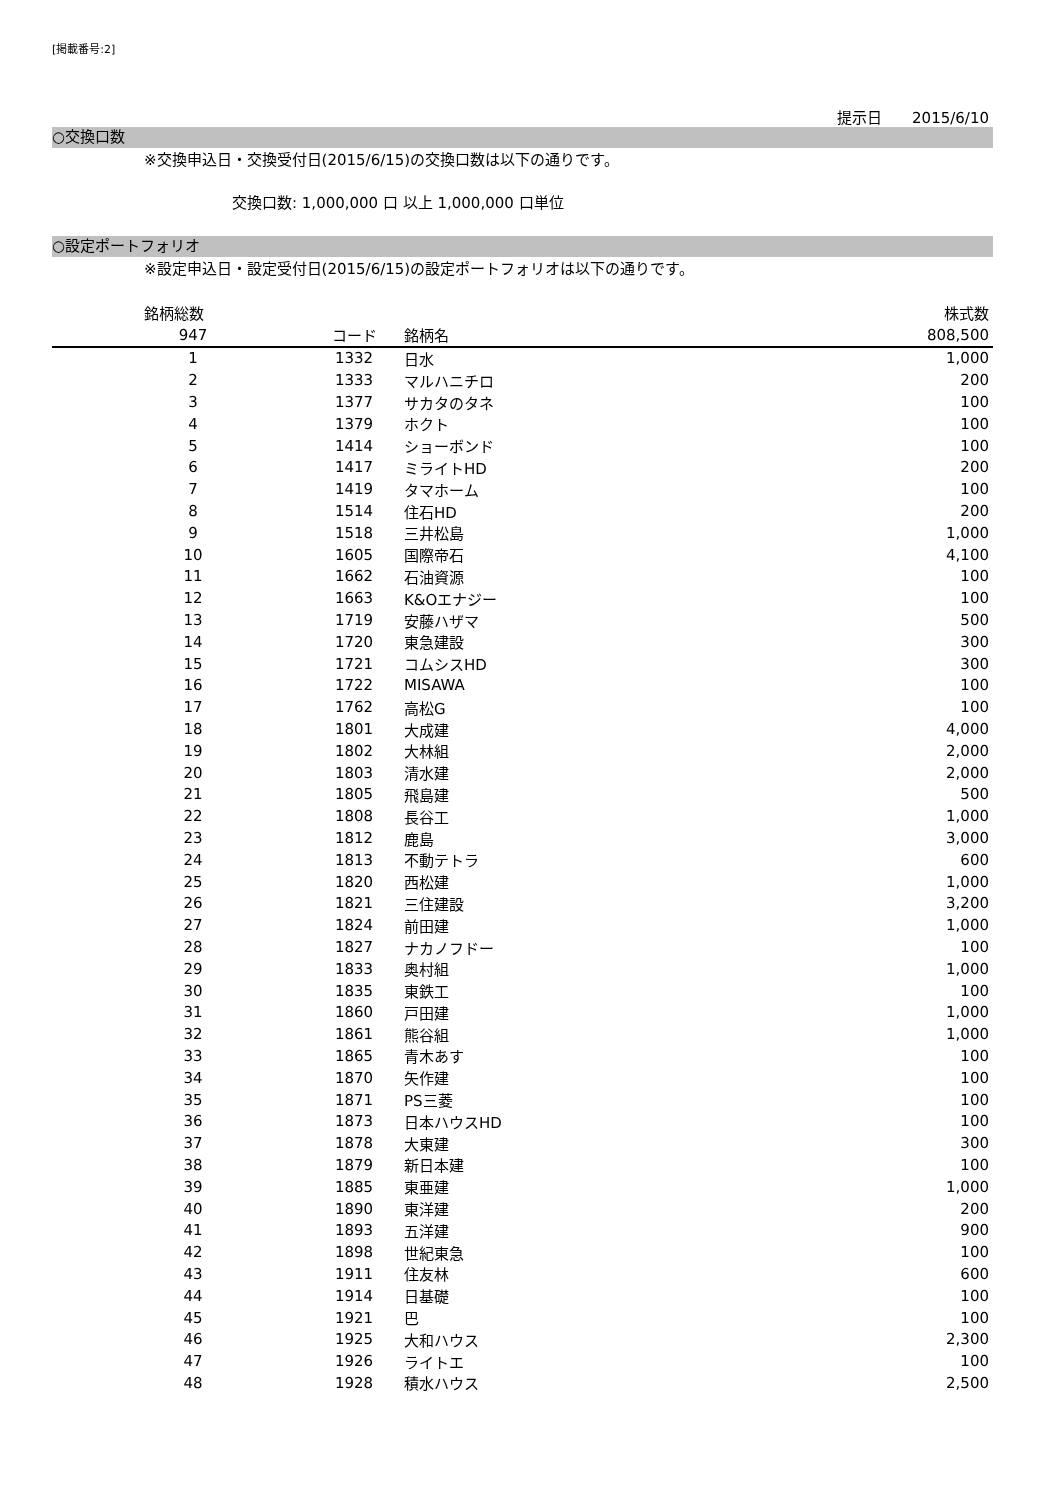[掲載番号:2]
提示日　　2015/6/10
○交換口数
※交換申込日・交換受付日(2015/6/15)の交換口数は以下の通りです。
交換口数: 1,000,000 口 以上 1,000,000 口単位
○設定ポートフォリオ
※設定申込日・設定受付日(2015/6/15)の設定ポートフォリオは以下の通りです。
| 銘柄総数 | | | 株式数 |
| --- | --- | --- | --- |
| 947 | コード | 銘柄名 | 808,500 |
| 1 | 1332 | 日水 | 1,000 |
| 2 | 1333 | マルハニチロ | 200 |
| 3 | 1377 | サカタのタネ | 100 |
| 4 | 1379 | ホクト | 100 |
| 5 | 1414 | ショーボンド | 100 |
| 6 | 1417 | ミライトHD | 200 |
| 7 | 1419 | タマホーム | 100 |
| 8 | 1514 | 住石HD | 200 |
| 9 | 1518 | 三井松島 | 1,000 |
| 10 | 1605 | 国際帝石 | 4,100 |
| 11 | 1662 | 石油資源 | 100 |
| 12 | 1663 | K&Oエナジー | 100 |
| 13 | 1719 | 安藤ハザマ | 500 |
| 14 | 1720 | 東急建設 | 300 |
| 15 | 1721 | コムシスHD | 300 |
| 16 | 1722 | MISAWA | 100 |
| 17 | 1762 | 高松G | 100 |
| 18 | 1801 | 大成建 | 4,000 |
| 19 | 1802 | 大林組 | 2,000 |
| 20 | 1803 | 清水建 | 2,000 |
| 21 | 1805 | 飛島建 | 500 |
| 22 | 1808 | 長谷工 | 1,000 |
| 23 | 1812 | 鹿島 | 3,000 |
| 24 | 1813 | 不動テトラ | 600 |
| 25 | 1820 | 西松建 | 1,000 |
| 26 | 1821 | 三住建設 | 3,200 |
| 27 | 1824 | 前田建 | 1,000 |
| 28 | 1827 | ナカノフドー | 100 |
| 29 | 1833 | 奥村組 | 1,000 |
| 30 | 1835 | 東鉄工 | 100 |
| 31 | 1860 | 戸田建 | 1,000 |
| 32 | 1861 | 熊谷組 | 1,000 |
| 33 | 1865 | 青木あす | 100 |
| 34 | 1870 | 矢作建 | 100 |
| 35 | 1871 | PS三菱 | 100 |
| 36 | 1873 | 日本ハウスHD | 100 |
| 37 | 1878 | 大東建 | 300 |
| 38 | 1879 | 新日本建 | 100 |
| 39 | 1885 | 東亜建 | 1,000 |
| 40 | 1890 | 東洋建 | 200 |
| 41 | 1893 | 五洋建 | 900 |
| 42 | 1898 | 世紀東急 | 100 |
| 43 | 1911 | 住友林 | 600 |
| 44 | 1914 | 日基礎 | 100 |
| 45 | 1921 | 巴 | 100 |
| 46 | 1925 | 大和ハウス | 2,300 |
| 47 | 1926 | ライトエ | 100 |
| 48 | 1928 | 積水ハウス | 2,500 |